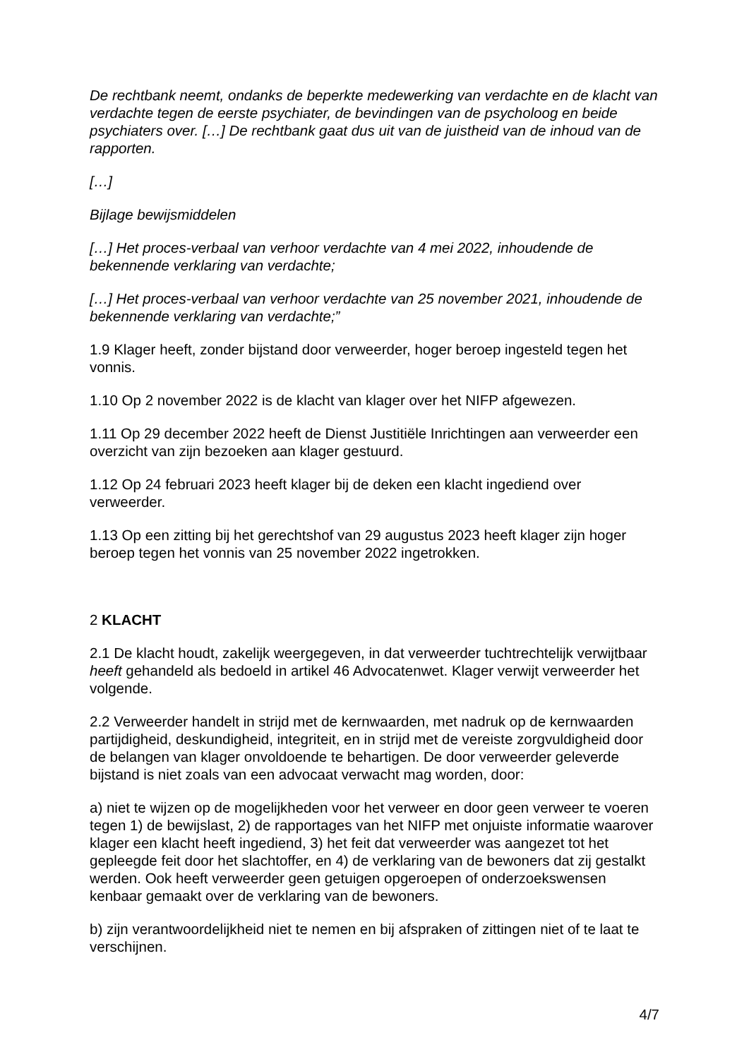De rechtbank neemt, ondanks de beperkte medewerking van verdachte en de klacht van verdachte tegen de eerste psychiater, de bevindingen van de psycholoog en beide psychiaters over. […] De rechtbank gaat dus uit van de juistheid van de inhoud van de rapporten.
[…]
Bijlage bewijsmiddelen
[…] Het proces-verbaal van verhoor verdachte van 4 mei 2022, inhoudende de bekennende verklaring van verdachte;
[…] Het proces-verbaal van verhoor verdachte van 25 november 2021, inhoudende de bekennende verklaring van verdachte;”
1.9 Klager heeft, zonder bijstand door verweerder, hoger beroep ingesteld tegen het vonnis.
1.10 Op 2 november 2022 is de klacht van klager over het NIFP afgewezen.
1.11 Op 29 december 2022 heeft de Dienst Justitiële Inrichtingen aan verweerder een overzicht van zijn bezoeken aan klager gestuurd.
1.12 Op 24 februari 2023 heeft klager bij de deken een klacht ingediend over verweerder.
1.13 Op een zitting bij het gerechtshof van 29 augustus 2023 heeft klager zijn hoger beroep tegen het vonnis van 25 november 2022 ingetrokken.
2 KLACHT
2.1 De klacht houdt, zakelijk weergegeven, in dat verweerder tuchtrechtelijk verwijtbaar heeft gehandeld als bedoeld in artikel 46 Advocatenwet. Klager verwijt verweerder het volgende.
2.2 Verweerder handelt in strijd met de kernwaarden, met nadruk op de kernwaarden partijdigheid, deskundigheid, integriteit, en in strijd met de vereiste zorgvuldigheid door de belangen van klager onvoldoende te behartigen. De door verweerder geleverde bijstand is niet zoals van een advocaat verwacht mag worden, door:
a) niet te wijzen op de mogelijkheden voor het verweer en door geen verweer te voeren tegen 1) de bewijslast, 2) de rapportages van het NIFP met onjuiste informatie waarover klager een klacht heeft ingediend, 3) het feit dat verweerder was aangezet tot het gepleegde feit door het slachtoffer, en 4) de verklaring van de bewoners dat zij gestalkt werden. Ook heeft verweerder geen getuigen opgeroepen of onderzoekswensen kenbaar gemaakt over de verklaring van de bewoners.
b) zijn verantwoordelijkheid niet te nemen en bij afspraken of zittingen niet of te laat te verschijnen.
4/7